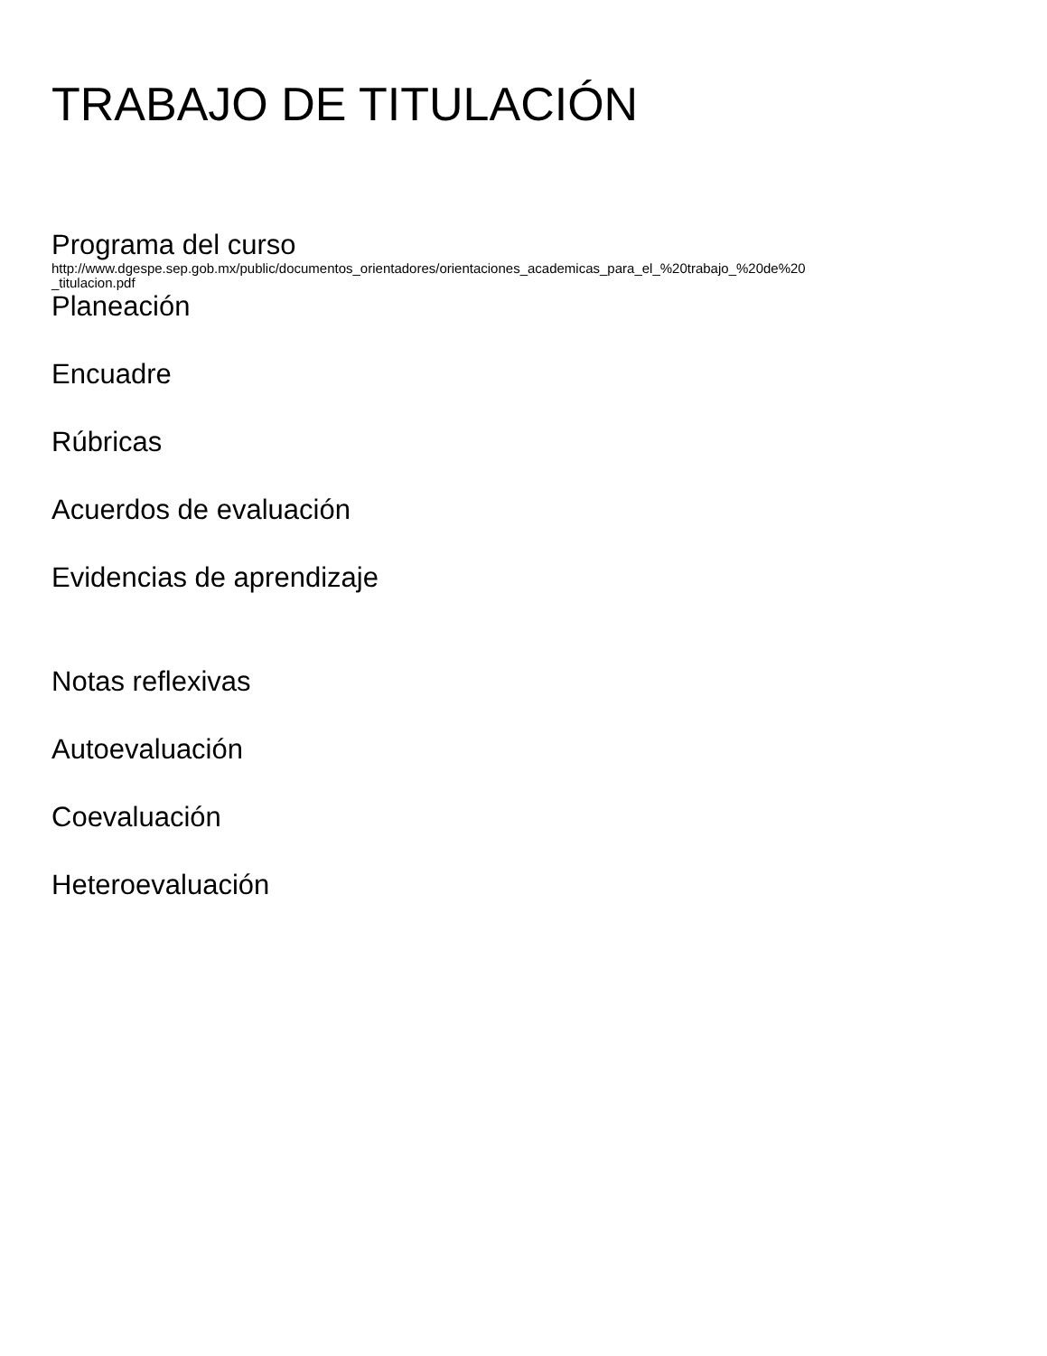TRABAJO DE TITULACIÓN
Programa del curso
http://www.dgespe.sep.gob.mx/public/documentos_orientadores/orientaciones_academicas_para_el_%20trabajo_%20de%20
_titulacion.pdf
Planeación
Encuadre
Rúbricas
Acuerdos de evaluación
Evidencias de aprendizaje
Notas reflexivas
Autoevaluación
Coevaluación
Heteroevaluación